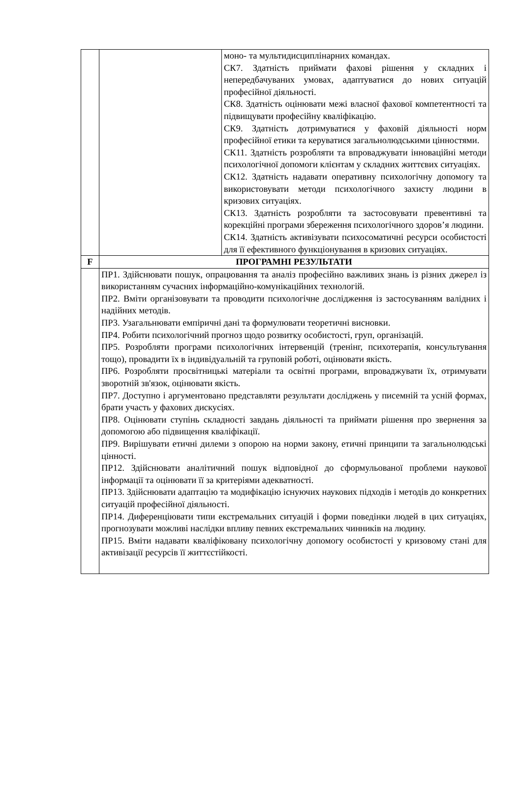| | | моно- та мультидисциплінарних командах. СК7. Здатність приймати фахові рішення у складних і непередбачуваних умовах, адаптуватися до нових ситуацій професійної діяльності. СК8. Здатність оцінювати межі власної фахової компетентності та підвищувати професійну кваліфікацію. СК9. Здатність дотримуватися у фаховій діяльності норм професійної етики та керуватися загальнолюдськими цінностями. СК11. Здатність розробляти та впроваджувати інноваційні методи психологічної допомоги клієнтам у складних життєвих ситуаціях. СК12. Здатність надавати оперативну психологічну допомогу та використовувати методи психологічного захисту людини в кризових ситуаціях. СК13. Здатність розробляти та застосовувати превентивні та корекційні програми збереження психологічного здоров’я людини. СК14. Здатність активізувати психосоматичні ресурси особистості для її ефективного функціонування в кризових ситуаціях. |
| F | ПРОГРАМНІ РЕЗУЛЬТАТИ | |
| | ПР1. Здійснювати пошук, опрацювання та аналіз професійно важливих знань із різних джерел із використанням сучасних інформаційно-комунікаційних технологій. ПР2. Вміти організовувати та проводити психологічне дослідження із застосуванням валідних і надійних методів. ПР3. Узагальнювати емпіричні дані та формулювати теоретичні висновки. ПР4. Робити психологічний прогноз щодо розвитку особистості, груп, організацій. ПР5. Розробляти програми психологічних інтервенцій (тренінг, психотерапія, консультування тощо), провадити їх в індивідуальній та груповій роботі, оцінювати якість. ПР6. Розробляти просвітницькі матеріали та освітні програми, впроваджувати їх, отримувати зворотній зв'язок, оцінювати якість. ПР7. Доступно і аргументовано представляти результати досліджень у писемній та усній формах, брати участь у фахових дискусіях. ПР8. Оцінювати ступінь складності завдань діяльності та приймати рішення про звернення за допомогою або підвищення кваліфікації. ПР9. Вирішувати етичні дилеми з опорою на норми закону, етичні принципи та загальнолюдські цінності. ПР12. Здійснювати аналітичний пошук відповідної до сформульованої проблеми наукової інформації та оцінювати її за критеріями адекватності. ПР13. Здійснювати адаптацію та модифікацію існуючих наукових підходів і методів до конкретних ситуацій професійної діяльності. ПР14. Диференціювати типи екстремальних ситуацій і форми поведінки людей в цих ситуаціях, прогнозувати можливі наслідки впливу певних екстремальних чинників на людину. ПР15. Вміти надавати кваліфіковану психологічну допомогу особистості у кризовому стані для активізації ресурсів її життєстійкості. | |